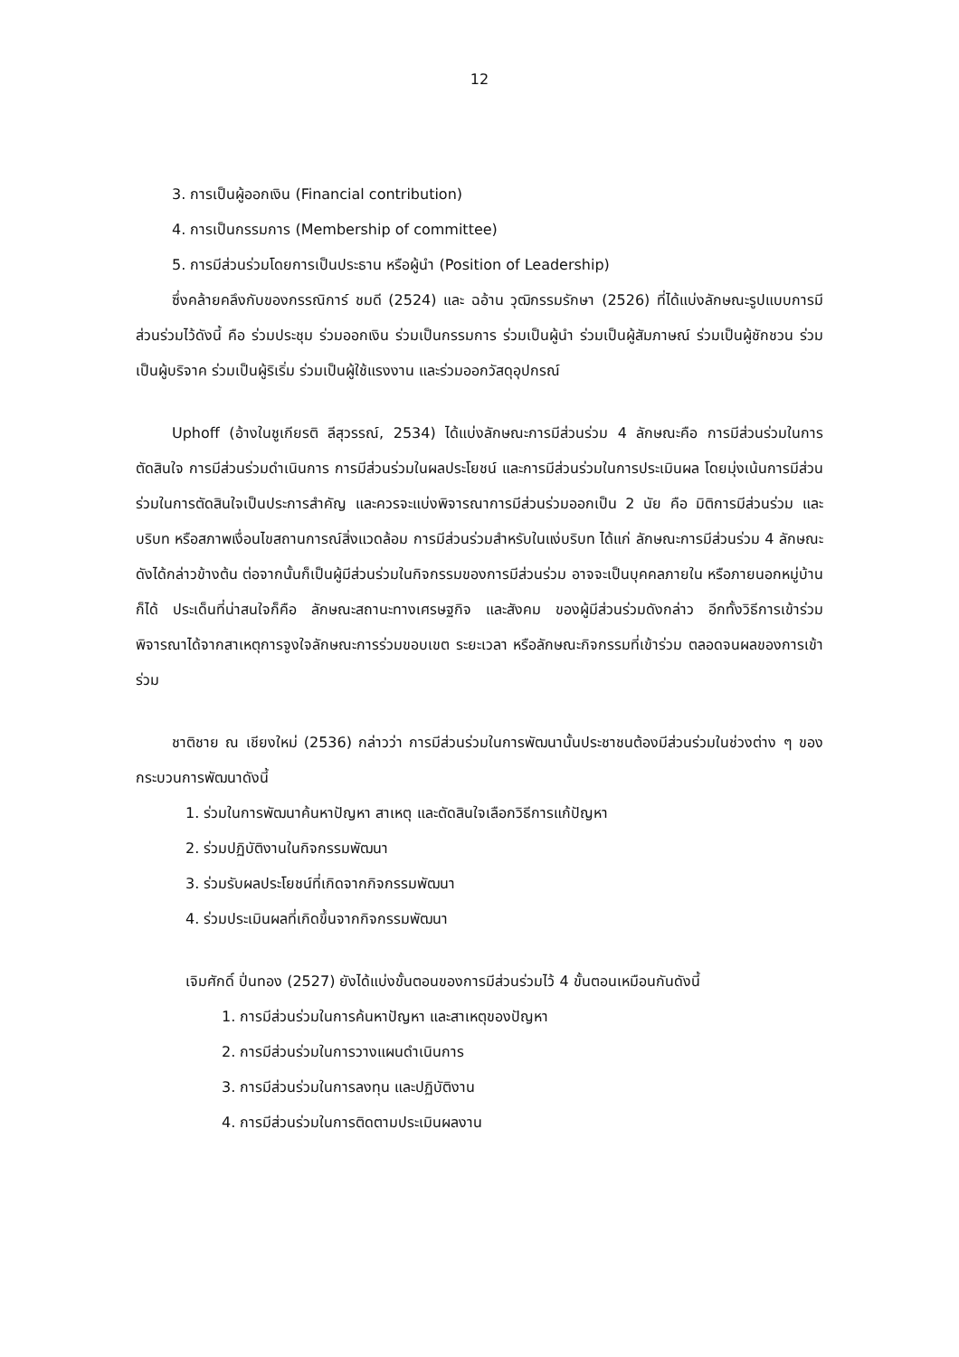12
3. การเป็นผู้ออกเงิน (Financial contribution)
4. การเป็นกรรมการ (Membership of committee)
5. การมีส่วนร่วมโดยการเป็นประธาน หรือผู้นำ (Position of Leadership)
ซึ่งคล้ายคลึงกับของกรรณิการ์ ชมดี (2524) และ ฉอ้าน วุฒิกรรมรักษา (2526) ที่ได้แบ่งลักษณะรูปแบบการมีส่วนร่วมไว้ดังนี้ คือ ร่วมประชุม ร่วมออกเงิน ร่วมเป็นกรรมการ ร่วมเป็นผู้นำ ร่วมเป็นผู้สัมภาษณ์ ร่วมเป็นผู้ชักชวน ร่วมเป็นผู้บริจาค ร่วมเป็นผู้ริเริ่ม ร่วมเป็นผู้ใช้แรงงาน และร่วมออกวัสดุอุปกรณ์
Uphoff (อ้างในชูเกียรติ ลีสุวรรณ์, 2534) ได้แบ่งลักษณะการมีส่วนร่วม 4 ลักษณะคือ การมีส่วนร่วมในการตัดสินใจ การมีส่วนร่วมดำเนินการ การมีส่วนร่วมในผลประโยชน์ และการมีส่วนร่วมในการประเมินผล โดยมุ่งเน้นการมีส่วนร่วมในการตัดสินใจเป็นประการสำคัญ และควรจะแบ่งพิจารณาการมีส่วนร่วมออกเป็น 2 นัย คือ มิติการมีส่วนร่วม และบริบท หรือสภาพเงื่อนไขสถานการณ์สิ่งแวดล้อม การมีส่วนร่วมสำหรับในแง่บริบท ได้แก่ ลักษณะการมีส่วนร่วม 4 ลักษณะดังได้กล่าวข้างต้น ต่อจากนั้นก็เป็นผู้มีส่วนร่วมในกิจกรรมของการมีส่วนร่วม อาจจะเป็นบุคคลภายใน หรือภายนอกหมู่บ้านก็ได้ ประเด็นที่น่าสนใจก็คือ ลักษณะสถานะทางเศรษฐกิจ และสังคม ของผู้มีส่วนร่วมดังกล่าว อีกทั้งวิธีการเข้าร่วมพิจารณาได้จากสาเหตุการจูงใจลักษณะการร่วมขอบเขต ระยะเวลา หรือลักษณะกิจกรรมที่เข้าร่วม ตลอดจนผลของการเข้าร่วม
ชาติชาย ณ เชียงใหม่ (2536) กล่าวว่า การมีส่วนร่วมในการพัฒนานั้นประชาชนต้องมีส่วนร่วมในช่วงต่าง ๆ ของกระบวนการพัฒนาดังนี้
1. ร่วมในการพัฒนาค้นหาปัญหา สาเหตุ และตัดสินใจเลือกวิธีการแก้ปัญหา
2. ร่วมปฏิบัติงานในกิจกรรมพัฒนา
3. ร่วมรับผลประโยชน์ที่เกิดจากกิจกรรมพัฒนา
4. ร่วมประเมินผลที่เกิดขึ้นจากกิจกรรมพัฒนา
เจิมศักดิ์ ปิ่นทอง (2527) ยังได้แบ่งขั้นตอนของการมีส่วนร่วมไว้ 4 ขั้นตอนเหมือนกันดังนี้
1. การมีส่วนร่วมในการค้นหาปัญหา และสาเหตุของปัญหา
2. การมีส่วนร่วมในการวางแผนดำเนินการ
3. การมีส่วนร่วมในการลงทุน และปฏิบัติงาน
4. การมีส่วนร่วมในการติดตามประเมินผลงาน